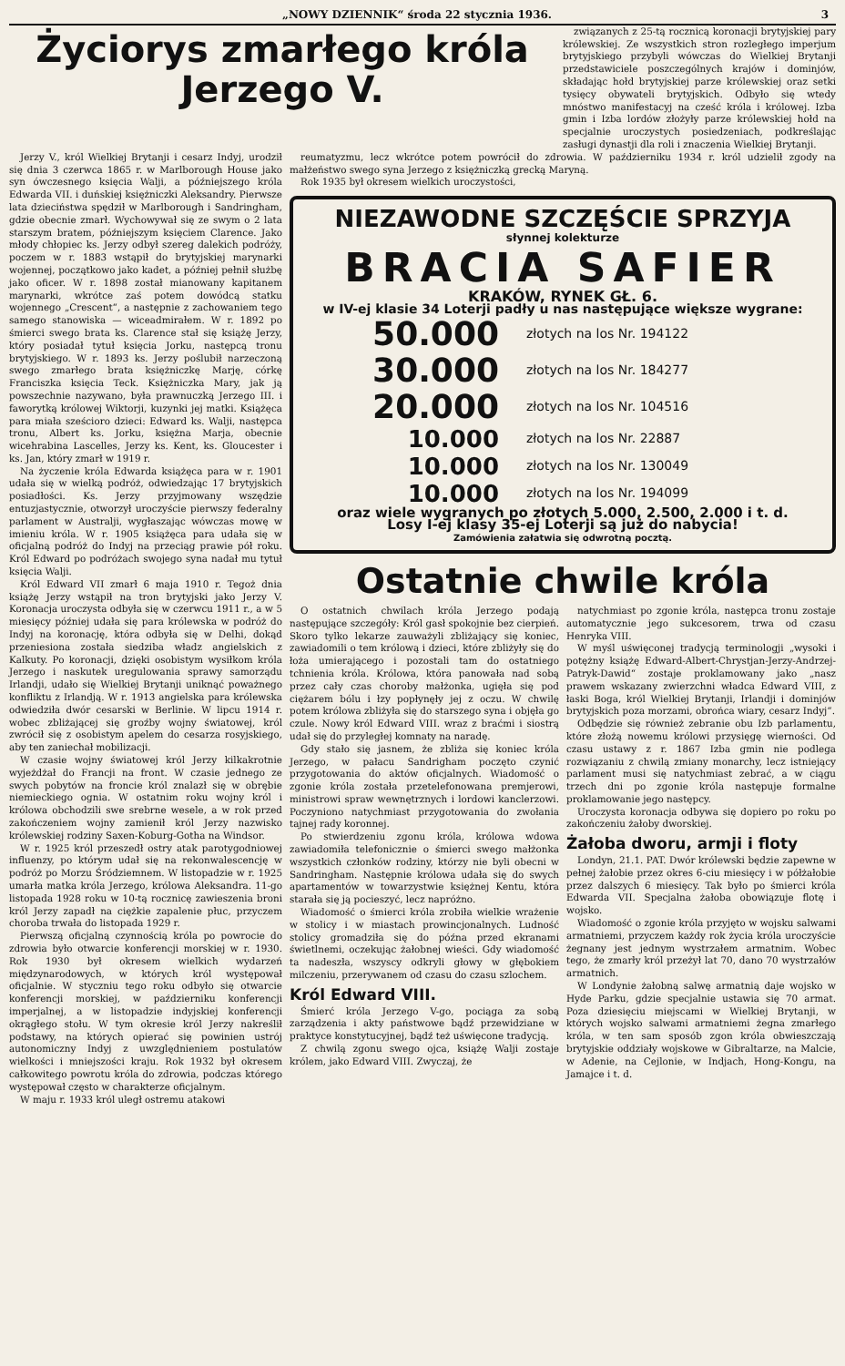„NOWY DZIENNIK“ środa 22 stycznia 1936. 3
Życiorys zmarłego króla Jerzego V.
związanych z 25-tą rocznicą koronacji brytyjskiej pary królewskiej. Ze wszystkich stron rozległego imperjum brytyjskiego przybyli wówczas do Wielkiej Brytanji przedstawiciele poszczególnych krajów i dominjów, składając hołd brytyjskiej parze królewskiej oraz setki tysięcy obywateli brytyjskich. Odbyło się wtedy mnóstwo manifestacyj na cześć króla i królowej. Izba gmin i Izba lordów złożyły parze królewskiej hołd na specjalnie uroczystych posiedzeniach, podkreślając zasługi dynastji dla roli i znaczenia Wielkiej Brytanji.
Jerzy V., król Wielkiej Brytanji i cesarz Indyj, urodził się dnia 3 czerwca 1865 r. w Marlborough House jako syn ówczesnego księcia Walji, a późniejszego króla Edwarda VII. i duńskiej księżniczki Aleksandry. Pierwsze lata dzieciństwa spędził w Marlborough i Sandringham, gdzie obecnie zmarł. Wychowywał się ze swym o 2 lata starszym bratem, późniejszym księciem Clarence. Jako młody chłopiec ks. Jerzy odbył szereg dalekich podróży, poczem w r. 1883 wstąpił do brytyjskiej marynarki wojennej, początkowo jako kadet, a później pełnił służbę jako oficer. W r. 1898 został mianowany kapitanem marynarki, wkrótce zaś potem dowódcą statku wojennego „Crescent“, a następnie z zachowaniem tego samego stanowiska — wiceadmirałem. W r. 1892 po śmierci swego brata ks. Clarence stał się książę Jerzy, który posiadał tytuł księcia Jorku, następcą tronu brytyjskiego. W r. 1893 ks. Jerzy poślubił narzeczoną swego zmarłego brata księżniczkę Marję, córkę Franciszka księcia Teck. Księżniczka Mary, jak ją powszechnie nazywano, była prawnuczką Jerzego III. i faworytką królowej Wiktorji, kuzynki jej matki. Książęca para miała sześcioro dzieci: Edward ks. Walji, następca tronu, Albert ks. Jorku, księżna Marja, obecnie wicehrabina Lascelles, Jerzy ks. Kent, ks. Gloucester i ks. Jan, który zmarł w 1919 r.
Na życzenie króla Edwarda książęca para w r. 1901 udała się w wielką podróż, odwiedzając 17 brytyjskich posiadłości. Ks. Jerzy przyjmowany wszędzie entuzjastycznie, otworzył uroczyście pierwszy federalny parlament w Australji, wygłaszając wówczas mowę w imieniu króla. W r. 1905 książęca para udała się w oficjalną podróż do Indyj na przeciąg prawie pół roku. Król Edward po podróżach swojego syna nadał mu tytuł księcia Walji.
Król Edward VII zmarł 6 maja 1910 r. Tegoż dnia książę Jerzy wstąpił na tron brytyjski jako Jerzy V. Koronacja uroczysta odbyła się w czerwcu 1911 r., a w 5 miesięcy później udała się para królewska w podróż do Indyj na koronację, która odbyła się w Delhi, dokąd przeniesiona została siedziba władz angielskich z Kalkuty. Po koronacji, dzięki osobistym wysiłkom króla Jerzego i naskutek uregulowania sprawy samorządu Irlandji, udało się Wielkiej Brytanji uniknąć poważnego konfliktu z Irlandją. W r. 1913 angielska para królewska odwiedziła dwór cesarski w Berlinie. W lipcu 1914 r. wobec zbliżającej się groźby wojny światowej, król zwrócił się z osobistym apelem do cesarza rosyjskiego, aby ten zaniechał mobilizacji.
W czasie wojny światowej król Jerzy kilkakrotnie wyjeżdżał do Francji na front. W czasie jednego ze swych pobytów na froncie król znalazł się w obrębie niemieckiego ognia. W ostatnim roku wojny król i królowa obchodzili swe srebrne wesele, a w rok przed zakończeniem wojny zamienił król Jerzy nazwisko królewskiej rodziny Saxen-Koburg-Gotha na Windsor.
W r. 1925 król przeszedł ostry atak parotygodniowej influenzy, po którym udał się na rekonwalescencję w podróż po Morzu Śródziemnem. W listopadzie w r. 1925 umarła matka króla Jerzego, królowa Aleksandra. 11-go listopada 1928 roku w 10-tą rocznicę zawieszenia broni król Jerzy zapadł na ciężkie zapalenie płuc, przyczem choroba trwała do listopada 1929 r.
Pierwszą oficjalną czynnością króla po powrocie do zdrowia było otwarcie konferencji morskiej w r. 1930. Rok 1930 był okresem wielkich wydarzeń międzynarodowych, w których król występował oficjalnie. W styczniu tego roku odbyło się otwarcie konferencji morskiej, w październiku konferencji imperjalnej, a w listopadzie indyjskiej konferencji okrągłego stołu. W tym okresie król Jerzy nakreślił podstawy, na których opierać się powinien ustrój autonomiczny Indyj z uwzględnieniem postulatów wielkości i mniejszości kraju. Rok 1932 był okresem całkowitego powrotu króla do zdrowia, podczas którego występował często w charakterze oficjalnym.
W maju r. 1933 król uległ ostremu atakowi
reumatyzmu, lecz wkrótce potem powrócił do zdrowia. W październiku 1934 r. król udzielił zgody na małżeństwo swego syna Jerzego z księżniczką grecką Maryną.
Rok 1935 był okresem wielkich uroczystości,
NIEZAWODNE SZCZĘŚCIE SPRZYJA
słynnej kolekturze
BRACIA SAFIER
KRAKÓW, RYNEK GŁ. 6.
w IV-ej klasie 34 Loterji padły u nas następujące większe wygrane:
50.000 złotych na los Nr. 194122
30.000 złotych na los Nr. 184277
20.000 złotych na los Nr. 104516
10.000 złotych na los Nr. 22887
10.000 złotych na los Nr. 130049
10.000 złotych na los Nr. 194099
oraz wiele wygranych po złotych 5.000, 2.500, 2.000 i t. d.
Losy I-ej klasy 35-ej Loterji są już do nabycia!
Zamówienia załatwia się odwrotną pocztą.
Ostatnie chwile króla
O ostatnich chwilach króla Jerzego podają następujące szczegóły: Król gasł spokojnie bez cierpień. Skoro tylko lekarze zauważyli zbliżający się koniec, zawiadomili o tem królową i dzieci, które zbliżyły się do łoża umierającego i pozostali tam do ostatniego tchnienia króla. Królowa, która panowała nad sobą przez cały czas choroby małżonka, ugięła się pod ciężarem bólu i łzy popłynęły jej z oczu. W chwilę potem królowa zbliżyła się do starszego syna i objęła go czule. Nowy król Edward VIII. wraz z braćmi i siostrą udał się do przyległej komnaty na naradę.
Gdy stało się jasnem, że zbliża się koniec króla Jerzego, w pałacu Sandrigham poczęto czynić przygotowania do aktów oficjalnych. Wiadomość o zgonie króla została przetelefonowana premjerowi, ministrowi spraw wewnętrznych i lordowi kanclerzowi. Poczyniono natychmiast przygotowania do zwołania tajnej rady koronnej.
Po stwierdzeniu zgonu króla, królowa wdowa zawiadomiła telefonicznie o śmierci swego małżonka wszystkich członków rodziny, którzy nie byli obecni w Sandringham. Następnie królowa udała się do swych apartamentów w towarzystwie księżnej Kentu, która starała się ją pocieszyć, lecz napróżno.
Wiadomość o śmierci króla zrobiła wielkie wrażenie w stolicy i w miastach prowincjonalnych. Ludność stolicy gromadziła się do późna przed ekranami świetlnemi, oczekując żałobnej wieści. Gdy wiadomość ta nadeszła, wszyscy odkryli głowy w głębokiem milczeniu, przerywanem od czasu do czasu szlochem.
Król Edward VIII.
Śmierć króla Jerzego V-go, pociąga za sobą zarządzenia i akty państwowe bądź przewidziane w praktyce konstytucyjnej, bądź też uświęcone tradycją.
Z chwilą zgonu swego ojca, książę Walji zostaje królem, jako Edward VIII. Zwyczaj, że
natychmiast po zgonie króla, następca tronu zostaje automatycznie jego sukcesorem, trwa od czasu Henryka VIII.
W myśl uświęconej tradycją terminologji „wysoki i potężny książę Edward-Albert-Chrystjan-Jerzy-Andrzej-Patryk-Dawid“ zostaje proklamowany jako „nasz prawem wskazany zwierzchni władca Edward VIII, z łaski Boga, król Wielkiej Brytanji, Irlandji i dominjów brytyjskich poza morzami, obrońca wiary, cesarz Indyj“.
Odbędzie się również zebranie obu Izb parlamentu, które złożą nowemu królowi przysięgę wierności. Od czasu ustawy z r. 1867 Izba gmin nie podlega rozwiązaniu z chwilą zmiany monarchy, lecz istniejący parlament musi się natychmiast zebrać, a w ciągu trzech dni po zgonie króla następuje formalne proklamowanie jego następcy.
Uroczysta koronacja odbywa się dopiero po roku po zakończeniu żałoby dworskiej.
Żałoba dworu, armji i floty
Londyn, 21.1. PAT. Dwór królewski będzie zapewne w pełnej żałobie przez okres 6-ciu miesięcy i w półżałobie przez dalszych 6 miesięcy. Tak było po śmierci króla Edwarda VII. Specjalna żałoba obowiązuje flotę i wojsko.
Wiadomość o zgonie króla przyjęto w wojsku salwami armatniemi, przyczem każdy rok życia króla uroczyście żegnany jest jednym wystrzałem armatnim. Wobec tego, że zmarły król przeżył lat 70, dano 70 wystrzałów armatnich.
W Londynie żałobną salwę armatnią daje wojsko w Hyde Parku, gdzie specjalnie ustawia się 70 armat. Poza dziesięciu miejscami w Wielkiej Brytanji, w których wojsko salwami armatniemi żegna zmarłego króla, w ten sam sposób zgon króla obwieszczają brytyjskie oddziały wojskowe w Gibraltarze, na Malcie, w Adenie, na Cejlonie, w Indjach, Hong-Kongu, na Jamajce i t. d.